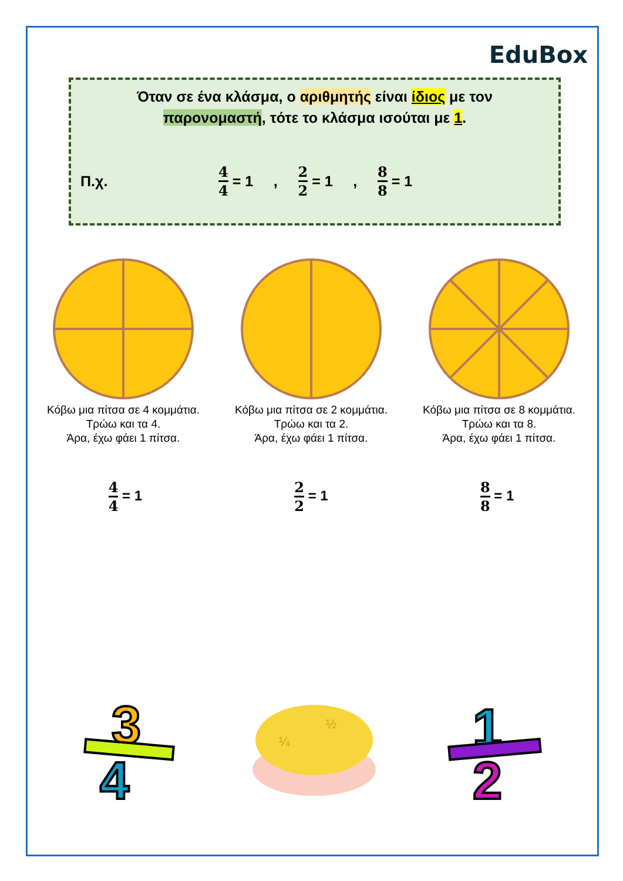EduBox
Όταν σε ένα κλάσμα, ο αριθμητής είναι ίδιος με τον
παρονομαστή, τότε το κλάσμα ισούται με 1.
Π.χ. 4 4 = 1 , 2 2 = 1 , 8 8 = 1
Κόβω μια πίτσα σε 4 κομμάτια.
Τρώω και τα 4.
Άρα, έχω φάει 1 πίτσα.
Κόβω μια πίτσα σε 2 κομμάτια.
Τρώω και τα 2.
Άρα, έχω φάει 1 πίτσα.
Κόβω μια πίτσα σε 8 κομμάτια.
Τρώω και τα 8.
Άρα, έχω φάει 1 πίτσα.
4 4 = 1 2 2 = 1 8 8 = 1
3
4
½
¼
1
2